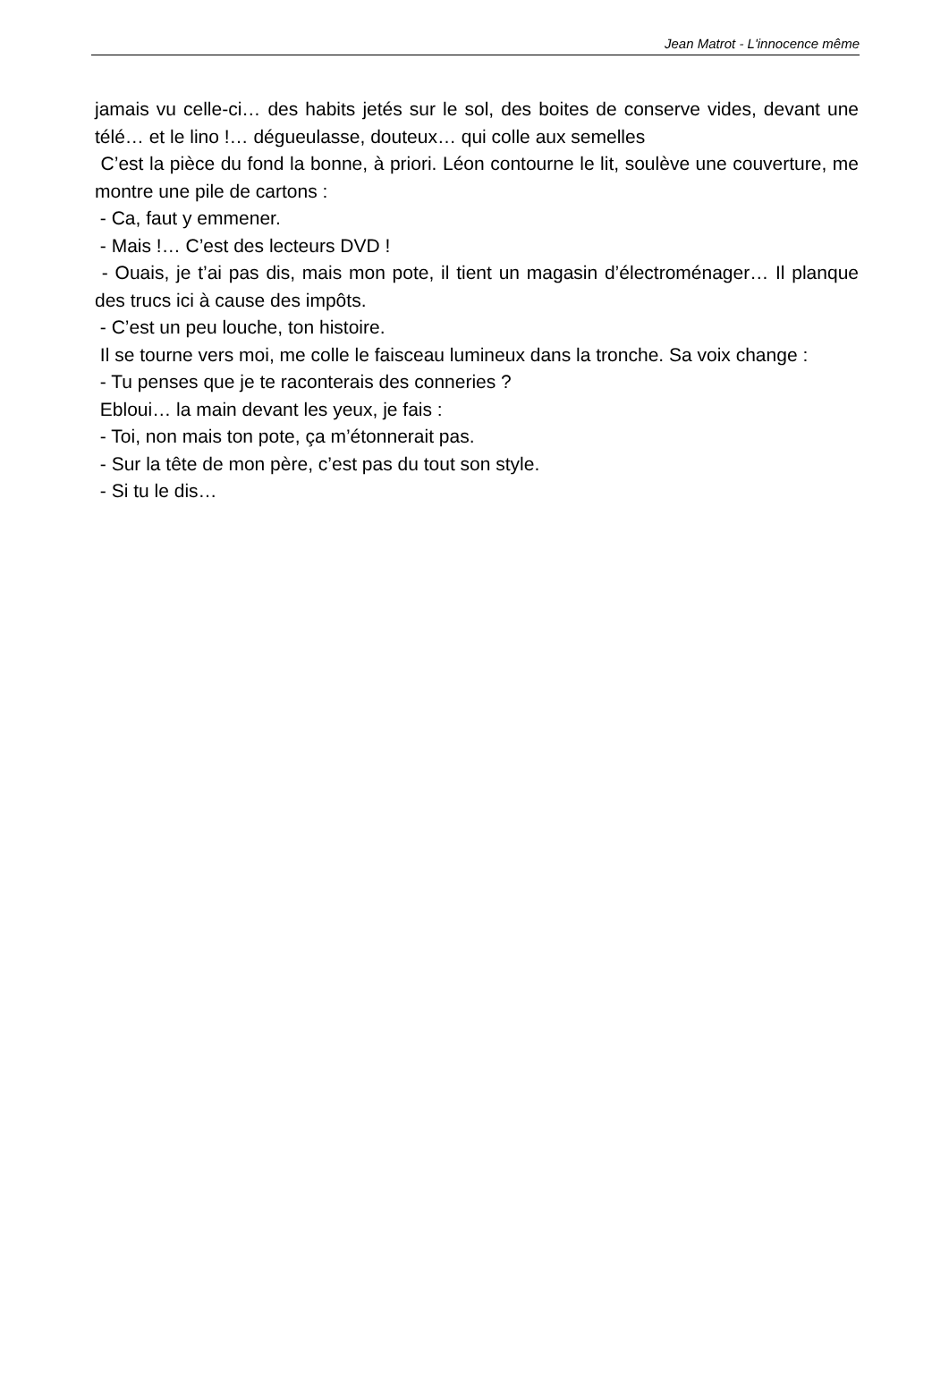Jean Matrot - L'innocence même
jamais vu celle-ci… des habits jetés sur le sol, des boites de conserve vides, devant une télé… et le lino !… dégueulasse, douteux… qui colle aux semelles
C’est la pièce du fond la bonne, à priori. Léon contourne le lit, soulève une couverture, me montre une pile de cartons :
- Ca, faut y emmener.
- Mais !… C’est des lecteurs DVD !
- Ouais, je t’ai pas dis, mais mon pote, il tient un magasin d’électroménager… Il planque des trucs ici à cause des impôts.
- C’est un peu louche, ton histoire.
Il se tourne vers moi, me colle le faisceau lumineux dans la tronche. Sa voix change :
- Tu penses que je te raconterais des conneries ?
Ebloui… la main devant les yeux, je fais :
- Toi, non mais ton pote, ça m’étonnerait pas.
- Sur la tête de mon père, c’est pas du tout son style.
- Si tu le dis…